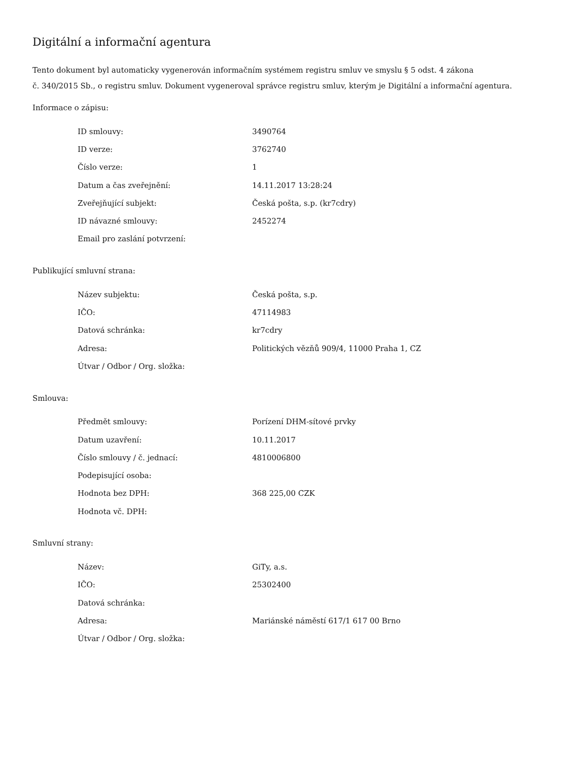Digitální a informační agentura
Tento dokument byl automaticky vygenerován informačním systémem registru smluv ve smyslu § 5 odst. 4 zákona
č. 340/2015 Sb., o registru smluv. Dokument vygeneroval správce registru smluv, kterým je Digitální a informační agentura.
Informace o zápisu:
| ID smlouvy: | 3490764 |
| ID verze: | 3762740 |
| Číslo verze: | 1 |
| Datum a čas zveřejnění: | 14.11.2017 13:28:24 |
| Zveřejňující subjekt: | Česká pošta, s.p. (kr7cdry) |
| ID návazné smlouvy: | 2452274 |
| Email pro zaslání potvrzení: | |
Publikující smluvní strana:
| Název subjektu: | Česká pošta, s.p. |
| IČO: | 47114983 |
| Datová schránka: | kr7cdry |
| Adresa: | Politických vězňů 909/4, 11000 Praha 1, CZ |
| Útvar / Odbor / Org. složka: | |
Smlouva:
| Předmět smlouvy: | Porízení DHM-sítové prvky |
| Datum uzavření: | 10.11.2017 |
| Číslo smlouvy / č. jednací: | 4810006800 |
| Podepisující osoba: | |
| Hodnota bez DPH: | 368 225,00 CZK |
| Hodnota vč. DPH: | |
Smluvní strany:
| Název: | GiTy, a.s. |
| IČO: | 25302400 |
| Datová schránka: | |
| Adresa: | Mariánské náměstí 617/1 617 00 Brno |
| Útvar / Odbor / Org. složka: | |